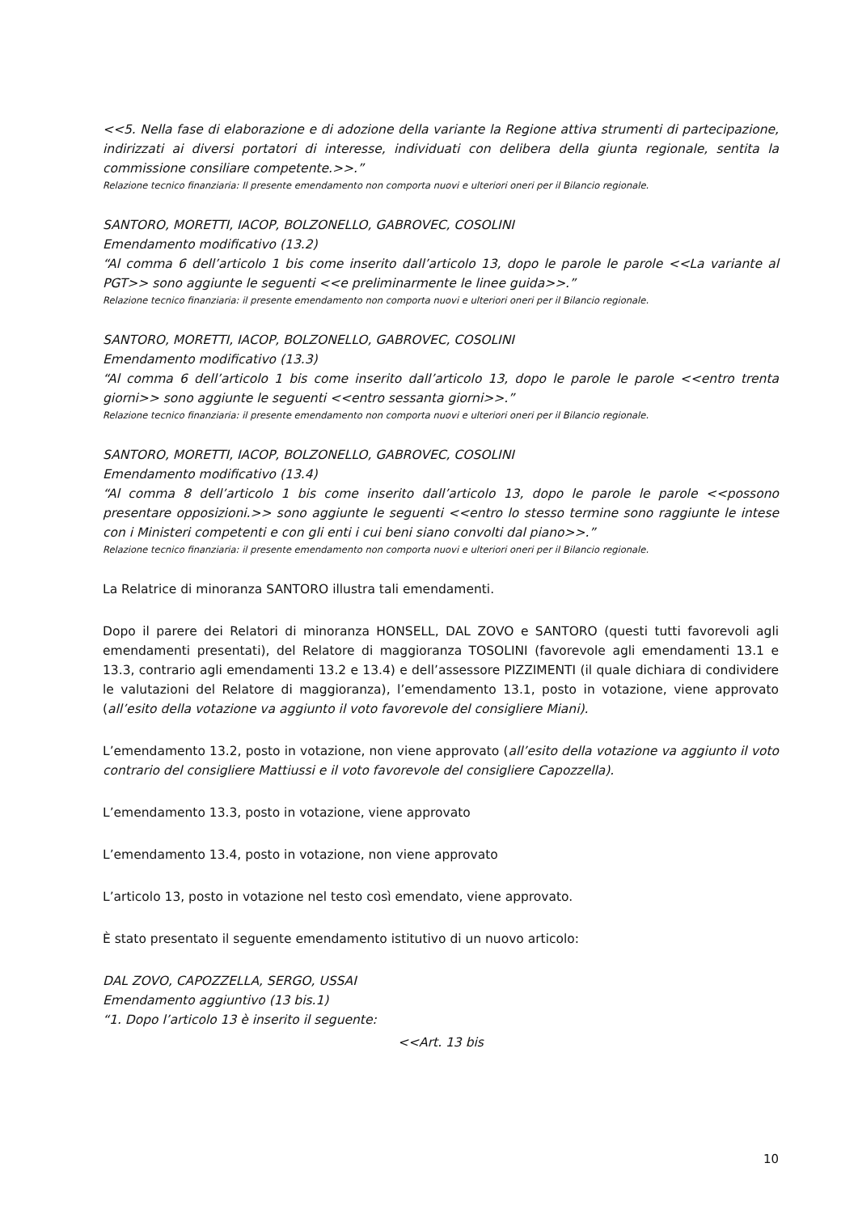<<5. Nella fase di elaborazione e di adozione della variante la Regione attiva strumenti di partecipazione, indirizzati ai diversi portatori di interesse, individuati con delibera della giunta regionale, sentita la commissione consiliare competente.>>.”
Relazione tecnico finanziaria: Il presente emendamento non comporta nuovi e ulteriori oneri per il Bilancio regionale.
SANTORO, MORETTI, IACOP, BOLZONELLO, GABROVEC, COSOLINI
Emendamento modificativo (13.2)
“Al comma 6 dell’articolo 1 bis come inserito dall’articolo 13, dopo le parole le parole <<La variante al PGT>> sono aggiunte le seguenti <<e preliminarmente le linee guida>>.”
Relazione tecnico finanziaria: il presente emendamento non comporta nuovi e ulteriori oneri per il Bilancio regionale.
SANTORO, MORETTI, IACOP, BOLZONELLO, GABROVEC, COSOLINI
Emendamento modificativo (13.3)
“Al comma 6 dell’articolo 1 bis come inserito dall’articolo 13, dopo le parole le parole <<entro trenta giorni>> sono aggiunte le seguenti <<entro sessanta giorni>>.”
Relazione tecnico finanziaria: il presente emendamento non comporta nuovi e ulteriori oneri per il Bilancio regionale.
SANTORO, MORETTI, IACOP, BOLZONELLO, GABROVEC, COSOLINI
Emendamento modificativo (13.4)
“Al comma 8 dell’articolo 1 bis come inserito dall’articolo 13, dopo le parole le parole <<possono presentare opposizioni.>> sono aggiunte le seguenti <<entro lo stesso termine sono raggiunte le intese con i Ministeri competenti e con gli enti i cui beni siano convolti dal piano>>.”
Relazione tecnico finanziaria: il presente emendamento non comporta nuovi e ulteriori oneri per il Bilancio regionale.
La Relatrice di minoranza SANTORO illustra tali emendamenti.
Dopo il parere dei Relatori di minoranza HONSELL, DAL ZOVO e SANTORO (questi tutti favorevoli agli emendamenti presentati), del Relatore di maggioranza TOSOLINI (favorevole agli emendamenti 13.1 e 13.3, contrario agli emendamenti 13.2 e 13.4) e dell’assessore PIZZIMENTI (il quale dichiara di condividere le valutazioni del Relatore di maggioranza), l’emendamento 13.1, posto in votazione, viene approvato (all’esito della votazione va aggiunto il voto favorevole del consigliere Miani).
L’emendamento 13.2, posto in votazione, non viene approvato (all’esito della votazione va aggiunto il voto contrario del consigliere Mattiussi e il voto favorevole del consigliere Capozzella).
L’emendamento 13.3, posto in votazione, viene approvato
L’emendamento 13.4, posto in votazione, non viene approvato
L’articolo 13, posto in votazione nel testo così emendato, viene approvato.
È stato presentato il seguente emendamento istitutivo di un nuovo articolo:
DAL ZOVO, CAPOZZELLA, SERGO, USSAI
Emendamento aggiuntivo (13 bis.1)
“1. Dopo l’articolo 13 è inserito il seguente:
<<Art. 13 bis
10